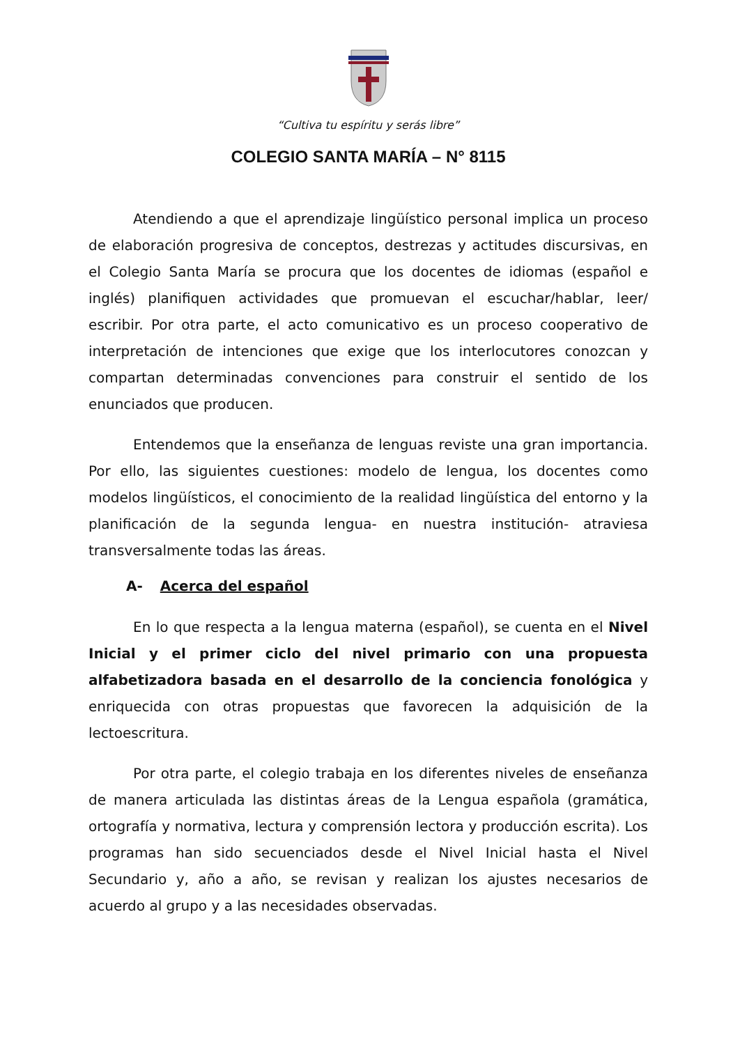“Cultiva tu espíritu y serás libre”
COLEGIO SANTA MARÍA – N° 8115
Atendiendo a que el aprendizaje lingüístico personal implica un proceso de elaboración progresiva de conceptos, destrezas y actitudes discursivas, en el Colegio Santa María se procura que los docentes de idiomas (español e inglés) planifiquen actividades que promuevan el escuchar/hablar, leer/ escribir. Por otra parte, el acto comunicativo es un proceso cooperativo de interpretación de intenciones que exige que los interlocutores conozcan y compartan determinadas convenciones para construir el sentido de los enunciados que producen.
Entendemos que la enseñanza de lenguas reviste una gran importancia. Por ello, las siguientes cuestiones: modelo de lengua, los docentes como modelos lingüísticos, el conocimiento de la realidad lingüística del entorno y la planificación de la segunda lengua- en nuestra institución- atraviesa transversalmente todas las áreas.
A- Acerca del español
En lo que respecta a la lengua materna (español), se cuenta en el Nivel Inicial y el primer ciclo del nivel primario con una propuesta alfabetizadora basada en el desarrollo de la conciencia fonológica y enriquecida con otras propuestas que favorecen la adquisición de la lectoescritura.
Por otra parte, el colegio trabaja en los diferentes niveles de enseñanza de manera articulada las distintas áreas de la Lengua española (gramática, ortografía y normativa, lectura y comprensión lectora y producción escrita). Los programas han sido secuenciados desde el Nivel Inicial hasta el Nivel Secundario y, año a año, se revisan y realizan los ajustes necesarios de acuerdo al grupo y a las necesidades observadas.